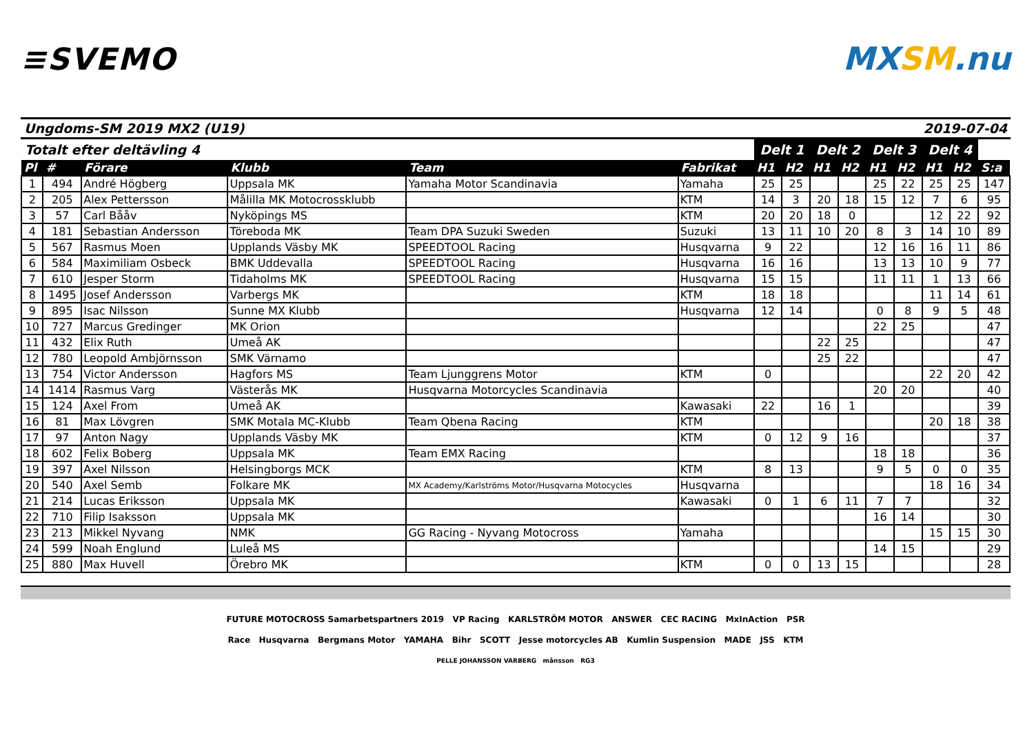≡SVEMO MXSM.nu
Ungdoms-SM 2019 MX2 (U19) 2019-07-04
| Totalt efter deltävling 4 | | | | | | Delt 1 | | Delt 2 | | Delt 3 | | Delt 4 | | |
| Pl | # | Förare | Klubb | Team | Fabrikat | H1 | H2 | H1 | H2 | H1 | H2 | H1 | H2 | S:a |
| 1 | 494 | André Högberg | Uppsala MK | Yamaha Motor Scandinavia | Yamaha | 25 | 25 | | | 25 | 22 | 25 | 25 | 147 |
| 2 | 205 | Alex Pettersson | Målilla MK Motocrossklubb | | KTM | 14 | 3 | 20 | 18 | 15 | 12 | 7 | 6 | 95 |
| 3 | 57 | Carl Bååv | Nyköpings MS | | KTM | 20 | 20 | 18 | 0 | | | 12 | 22 | 92 |
| 4 | 181 | Sebastian Andersson | Töreboda MK | Team DPA Suzuki Sweden | Suzuki | 13 | 11 | 10 | 20 | 8 | 3 | 14 | 10 | 89 |
| 5 | 567 | Rasmus Moen | Upplands Väsby MK | SPEEDTOOL Racing | Husqvarna | 9 | 22 | | | 12 | 16 | 16 | 11 | 86 |
| 6 | 584 | Maximiliam Osbeck | BMK Uddevalla | SPEEDTOOL Racing | Husqvarna | 16 | 16 | | | 13 | 13 | 10 | 9 | 77 |
| 7 | 610 | Jesper Storm | Tidaholms MK | SPEEDTOOL Racing | Husqvarna | 15 | 15 | | | 11 | 11 | 1 | 13 | 66 |
| 8 | 1495 | Josef Andersson | Varbergs MK | | KTM | 18 | 18 | | | | | 11 | 14 | 61 |
| 9 | 895 | Isac Nilsson | Sunne MX Klubb | | Husqvarna | 12 | 14 | | | 0 | 8 | 9 | 5 | 48 |
| 10 | 727 | Marcus Gredinger | MK Orion | | | | | | | 22 | 25 | | | 47 |
| 11 | 432 | Elix Ruth | Umeå AK | | | | | 22 | 25 | | | | | 47 |
| 12 | 780 | Leopold Ambjörnsson | SMK Värnamo | | | | | 25 | 22 | | | | | 47 |
| 13 | 754 | Victor Andersson | Hagfors MS | Team Ljunggrens Motor | KTM | 0 | | | | | | 22 | 20 | 42 |
| 14 | 1414 | Rasmus Varg | Västerås MK | Husqvarna Motorcycles Scandinavia | | | | | | 20 | 20 | | | 40 |
| 15 | 124 | Axel From | Umeå AK | | Kawasaki | 22 | | 16 | 1 | | | | | 39 |
| 16 | 81 | Max Lövgren | SMK Motala MC-Klubb | Team Qbena Racing | KTM | | | | | | | 20 | 18 | 38 |
| 17 | 97 | Anton Nagy | Upplands Väsby MK | | KTM | 0 | 12 | 9 | 16 | | | | | 37 |
| 18 | 602 | Felix Boberg | Uppsala MK | Team EMX Racing | | | | | | 18 | 18 | | | 36 |
| 19 | 397 | Axel Nilsson | Helsingborgs MCK | | KTM | 8 | 13 | | | 9 | 5 | 0 | 0 | 35 |
| 20 | 540 | Axel Semb | Folkare MK | MX Academy/Karlströms Motor/Husqvarna Motocycles | Husqvarna | | | | | | | 18 | 16 | 34 |
| 21 | 214 | Lucas Eriksson | Uppsala MK | | Kawasaki | 0 | 1 | 6 | 11 | 7 | 7 | | | 32 |
| 22 | 710 | Filip Isaksson | Uppsala MK | | | | | | | 16 | 14 | | | 30 |
| 23 | 213 | Mikkel Nyvang | NMK | GG Racing - Nyvang Motocross | Yamaha | | | | | | | 15 | 15 | 30 |
| 24 | 599 | Noah Englund | Luleå MS | | | | | | | 14 | 15 | | | 29 |
| 25 | 880 | Max Huvell | Örebro MK | | KTM | 0 | 0 | 13 | 15 | | | | | 28 |
FUTURE MOTOCROSS Samarbetspartners 2019 VP Racing KARLSTRÖM MOTOR ANSWER CEC RACING MxInAction PSR
Race Husqvarna Bergmans Motor YAMAHA Bihr SCOTT Jesse motorcycles AB Kumlin Suspension MADE JSS KTM
PELLE JOHANSSON VARBERG månsson RG3